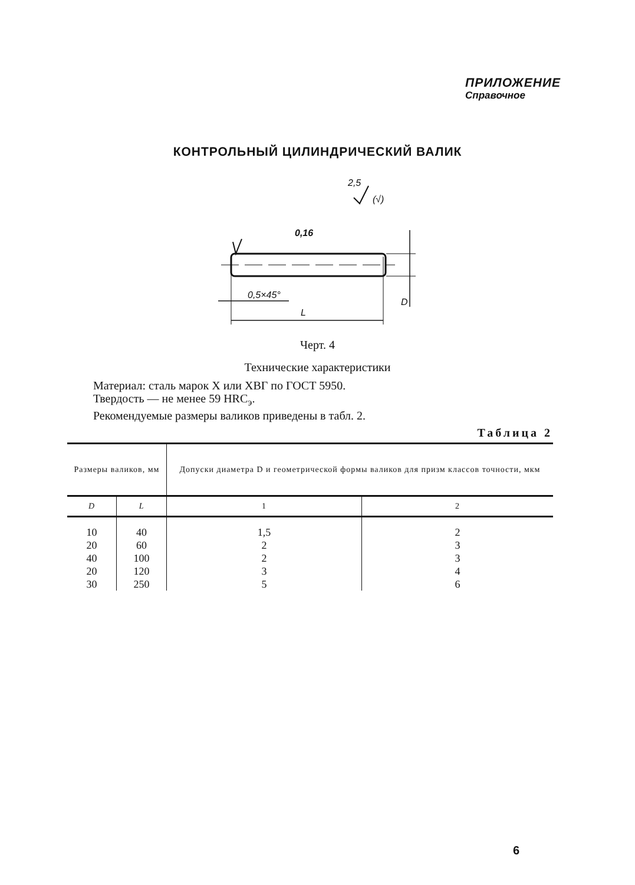ПРИЛОЖЕНИЕ
Справочное
КОНТРОЛЬНЫЙ ЦИЛИНДРИЧЕСКИЙ ВАЛИК
2,5
(√)
0,16
0,5×45°
L
D
Черт. 4
Технические характеристики
Материал: сталь марок Х или ХВГ по ГОСТ 5950.
Твердость — не менее 59 HRC<sub>э</sub>.
Рекомендуемые размеры валиков приведены в табл. 2.
Таблица 2
| Размеры валиков, мм | | Допуски диаметра D и геометрической формы валиков для призм классов точности, мкм | |
| --- | --- | --- | --- |
| D | L | 1 | 2 |
| 10 20 40 20 30 | 40 60 100 120 250 | 1,5 2 2 3 5 | 2 3 3 4 6 |
6